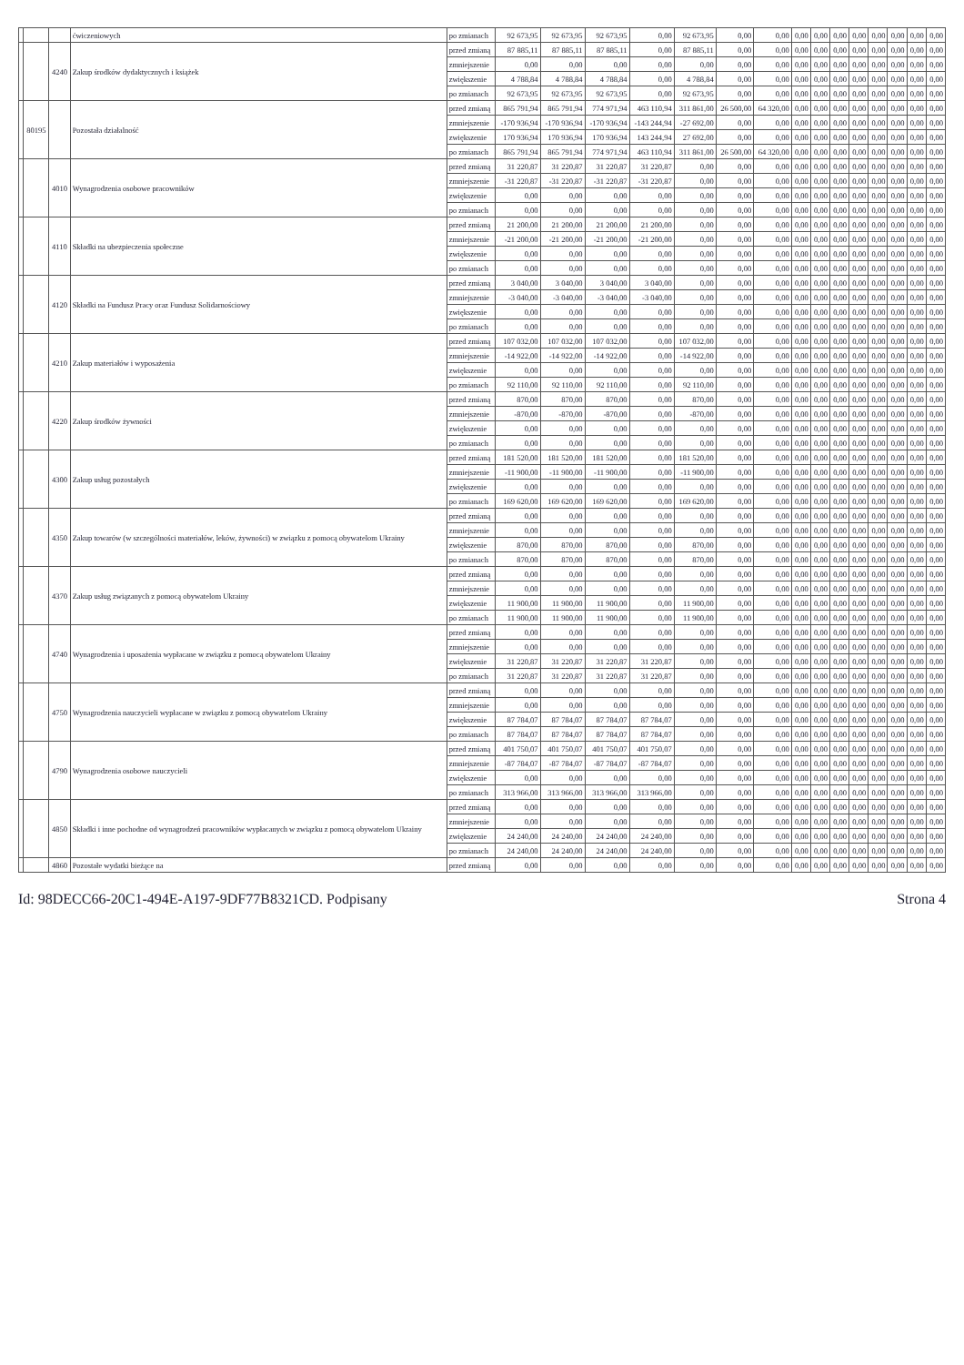| | | | ćwiczeniowych | po zmianach | 92 673,95 | 92 673,95 | 92 673,95 | 0,00 | 92 673,95 | 0,00 | 0,00 | 0,00 | 0,00 | 0,00 | 0,00 | 0,00 | 0,00 | 0,00 | 0,00 |
| | | 4240 | Zakup środków dydaktycznych i książek | przed zmianą | 87 885,11 | 87 885,11 | 87 885,11 | 0,00 | 87 885,11 | 0,00 | 0,00 | 0,00 | 0,00 | 0,00 | 0,00 | 0,00 | 0,00 | 0,00 | 0,00 |
| | | | | zmniejszenie | 0,00 | 0,00 | 0,00 | 0,00 | 0,00 | 0,00 | 0,00 | 0,00 | 0,00 | 0,00 | 0,00 | 0,00 | 0,00 | 0,00 | 0,00 |
| | | | | zwiększenie | 4 788,84 | 4 788,84 | 4 788,84 | 0,00 | 4 788,84 | 0,00 | 0,00 | 0,00 | 0,00 | 0,00 | 0,00 | 0,00 | 0,00 | 0,00 | 0,00 |
| | | | | po zmianach | 92 673,95 | 92 673,95 | 92 673,95 | 0,00 | 92 673,95 | 0,00 | 0,00 | 0,00 | 0,00 | 0,00 | 0,00 | 0,00 | 0,00 | 0,00 | 0,00 |
| | 80195 | | Pozostała działalność | przed zmianą | 865 791,94 | 865 791,94 | 774 971,94 | 463 110,94 | 311 861,00 | 26 500,00 | 64 320,00 | 0,00 | 0,00 | 0,00 | 0,00 | 0,00 | 0,00 | 0,00 | 0,00 |
| | | | | zmniejszenie | -170 936,94 | -170 936,94 | -170 936,94 | -143 244,94 | -27 692,00 | 0,00 | 0,00 | 0,00 | 0,00 | 0,00 | 0,00 | 0,00 | 0,00 | 0,00 | 0,00 |
| | | | | zwiększenie | 170 936,94 | 170 936,94 | 170 936,94 | 143 244,94 | 27 692,00 | 0,00 | 0,00 | 0,00 | 0,00 | 0,00 | 0,00 | 0,00 | 0,00 | 0,00 | 0,00 |
| | | | | po zmianach | 865 791,94 | 865 791,94 | 774 971,94 | 463 110,94 | 311 861,00 | 26 500,00 | 64 320,00 | 0,00 | 0,00 | 0,00 | 0,00 | 0,00 | 0,00 | 0,00 | 0,00 |
| | | 4010 | Wynagrodzenia osobowe pracowników | przed zmianą | 31 220,87 | 31 220,87 | 31 220,87 | 31 220,87 | 0,00 | 0,00 | 0,00 | 0,00 | 0,00 | 0,00 | 0,00 | 0,00 | 0,00 | 0,00 | 0,00 |
| | | | | zmniejszenie | -31 220,87 | -31 220,87 | -31 220,87 | -31 220,87 | 0,00 | 0,00 | 0,00 | 0,00 | 0,00 | 0,00 | 0,00 | 0,00 | 0,00 | 0,00 | 0,00 |
| | | | | zwiększenie | 0,00 | 0,00 | 0,00 | 0,00 | 0,00 | 0,00 | 0,00 | 0,00 | 0,00 | 0,00 | 0,00 | 0,00 | 0,00 | 0,00 | 0,00 |
| | | | | po zmianach | 0,00 | 0,00 | 0,00 | 0,00 | 0,00 | 0,00 | 0,00 | 0,00 | 0,00 | 0,00 | 0,00 | 0,00 | 0,00 | 0,00 | 0,00 |
| | | 4110 | Składki na ubezpieczenia społeczne | przed zmianą | 21 200,00 | 21 200,00 | 21 200,00 | 21 200,00 | 0,00 | 0,00 | 0,00 | 0,00 | 0,00 | 0,00 | 0,00 | 0,00 | 0,00 | 0,00 | 0,00 |
| | | | | zmniejszenie | -21 200,00 | -21 200,00 | -21 200,00 | -21 200,00 | 0,00 | 0,00 | 0,00 | 0,00 | 0,00 | 0,00 | 0,00 | 0,00 | 0,00 | 0,00 | 0,00 |
| | | | | zwiększenie | 0,00 | 0,00 | 0,00 | 0,00 | 0,00 | 0,00 | 0,00 | 0,00 | 0,00 | 0,00 | 0,00 | 0,00 | 0,00 | 0,00 | 0,00 |
| | | | | po zmianach | 0,00 | 0,00 | 0,00 | 0,00 | 0,00 | 0,00 | 0,00 | 0,00 | 0,00 | 0,00 | 0,00 | 0,00 | 0,00 | 0,00 | 0,00 |
| | | 4120 | Składki na Fundusz Pracy oraz Fundusz Solidarnościowy | przed zmianą | 3 040,00 | 3 040,00 | 3 040,00 | 3 040,00 | 0,00 | 0,00 | 0,00 | 0,00 | 0,00 | 0,00 | 0,00 | 0,00 | 0,00 | 0,00 | 0,00 |
| | | | | zmniejszenie | -3 040,00 | -3 040,00 | -3 040,00 | -3 040,00 | 0,00 | 0,00 | 0,00 | 0,00 | 0,00 | 0,00 | 0,00 | 0,00 | 0,00 | 0,00 | 0,00 |
| | | | | zwiększenie | 0,00 | 0,00 | 0,00 | 0,00 | 0,00 | 0,00 | 0,00 | 0,00 | 0,00 | 0,00 | 0,00 | 0,00 | 0,00 | 0,00 | 0,00 |
| | | | | po zmianach | 0,00 | 0,00 | 0,00 | 0,00 | 0,00 | 0,00 | 0,00 | 0,00 | 0,00 | 0,00 | 0,00 | 0,00 | 0,00 | 0,00 | 0,00 |
| | | 4210 | Zakup materiałów i wyposażenia | przed zmianą | 107 032,00 | 107 032,00 | 107 032,00 | 0,00 | 107 032,00 | 0,00 | 0,00 | 0,00 | 0,00 | 0,00 | 0,00 | 0,00 | 0,00 | 0,00 | 0,00 |
| | | | | zmniejszenie | -14 922,00 | -14 922,00 | -14 922,00 | 0,00 | -14 922,00 | 0,00 | 0,00 | 0,00 | 0,00 | 0,00 | 0,00 | 0,00 | 0,00 | 0,00 | 0,00 |
| | | | | zwiększenie | 0,00 | 0,00 | 0,00 | 0,00 | 0,00 | 0,00 | 0,00 | 0,00 | 0,00 | 0,00 | 0,00 | 0,00 | 0,00 | 0,00 | 0,00 |
| | | | | po zmianach | 92 110,00 | 92 110,00 | 92 110,00 | 0,00 | 92 110,00 | 0,00 | 0,00 | 0,00 | 0,00 | 0,00 | 0,00 | 0,00 | 0,00 | 0,00 | 0,00 |
| | | 4220 | Zakup środków żywności | przed zmianą | 870,00 | 870,00 | 870,00 | 0,00 | 870,00 | 0,00 | 0,00 | 0,00 | 0,00 | 0,00 | 0,00 | 0,00 | 0,00 | 0,00 | 0,00 |
| | | | | zmniejszenie | -870,00 | -870,00 | -870,00 | 0,00 | -870,00 | 0,00 | 0,00 | 0,00 | 0,00 | 0,00 | 0,00 | 0,00 | 0,00 | 0,00 | 0,00 |
| | | | | zwiększenie | 0,00 | 0,00 | 0,00 | 0,00 | 0,00 | 0,00 | 0,00 | 0,00 | 0,00 | 0,00 | 0,00 | 0,00 | 0,00 | 0,00 | 0,00 |
| | | | | po zmianach | 0,00 | 0,00 | 0,00 | 0,00 | 0,00 | 0,00 | 0,00 | 0,00 | 0,00 | 0,00 | 0,00 | 0,00 | 0,00 | 0,00 | 0,00 |
| | | 4300 | Zakup usług pozostałych | przed zmianą | 181 520,00 | 181 520,00 | 181 520,00 | 0,00 | 181 520,00 | 0,00 | 0,00 | 0,00 | 0,00 | 0,00 | 0,00 | 0,00 | 0,00 | 0,00 | 0,00 |
| | | | | zmniejszenie | -11 900,00 | -11 900,00 | -11 900,00 | 0,00 | -11 900,00 | 0,00 | 0,00 | 0,00 | 0,00 | 0,00 | 0,00 | 0,00 | 0,00 | 0,00 | 0,00 |
| | | | | zwiększenie | 0,00 | 0,00 | 0,00 | 0,00 | 0,00 | 0,00 | 0,00 | 0,00 | 0,00 | 0,00 | 0,00 | 0,00 | 0,00 | 0,00 | 0,00 |
| | | | | po zmianach | 169 620,00 | 169 620,00 | 169 620,00 | 0,00 | 169 620,00 | 0,00 | 0,00 | 0,00 | 0,00 | 0,00 | 0,00 | 0,00 | 0,00 | 0,00 | 0,00 |
| | | 4350 | Zakup towarów (w szczególności materiałów, leków, żywności) w związku z pomocą obywatelom Ukrainy | przed zmianą | 0,00 | 0,00 | 0,00 | 0,00 | 0,00 | 0,00 | 0,00 | 0,00 | 0,00 | 0,00 | 0,00 | 0,00 | 0,00 | 0,00 | 0,00 |
| | | | | zmniejszenie | 0,00 | 0,00 | 0,00 | 0,00 | 0,00 | 0,00 | 0,00 | 0,00 | 0,00 | 0,00 | 0,00 | 0,00 | 0,00 | 0,00 | 0,00 |
| | | | | zwiększenie | 870,00 | 870,00 | 870,00 | 0,00 | 870,00 | 0,00 | 0,00 | 0,00 | 0,00 | 0,00 | 0,00 | 0,00 | 0,00 | 0,00 | 0,00 |
| | | | | po zmianach | 870,00 | 870,00 | 870,00 | 0,00 | 870,00 | 0,00 | 0,00 | 0,00 | 0,00 | 0,00 | 0,00 | 0,00 | 0,00 | 0,00 | 0,00 |
| | | 4370 | Zakup usług związanych z pomocą obywatelom Ukrainy | przed zmianą | 0,00 | 0,00 | 0,00 | 0,00 | 0,00 | 0,00 | 0,00 | 0,00 | 0,00 | 0,00 | 0,00 | 0,00 | 0,00 | 0,00 | 0,00 |
| | | | | zmniejszenie | 0,00 | 0,00 | 0,00 | 0,00 | 0,00 | 0,00 | 0,00 | 0,00 | 0,00 | 0,00 | 0,00 | 0,00 | 0,00 | 0,00 | 0,00 |
| | | | | zwiększenie | 11 900,00 | 11 900,00 | 11 900,00 | 0,00 | 11 900,00 | 0,00 | 0,00 | 0,00 | 0,00 | 0,00 | 0,00 | 0,00 | 0,00 | 0,00 | 0,00 |
| | | | | po zmianach | 11 900,00 | 11 900,00 | 11 900,00 | 0,00 | 11 900,00 | 0,00 | 0,00 | 0,00 | 0,00 | 0,00 | 0,00 | 0,00 | 0,00 | 0,00 | 0,00 |
| | | 4740 | Wynagrodzenia i uposażenia wypłacane w związku z pomocą obywatelom Ukrainy | przed zmianą | 0,00 | 0,00 | 0,00 | 0,00 | 0,00 | 0,00 | 0,00 | 0,00 | 0,00 | 0,00 | 0,00 | 0,00 | 0,00 | 0,00 | 0,00 |
| | | | | zmniejszenie | 0,00 | 0,00 | 0,00 | 0,00 | 0,00 | 0,00 | 0,00 | 0,00 | 0,00 | 0,00 | 0,00 | 0,00 | 0,00 | 0,00 | 0,00 |
| | | | | zwiększenie | 31 220,87 | 31 220,87 | 31 220,87 | 31 220,87 | 0,00 | 0,00 | 0,00 | 0,00 | 0,00 | 0,00 | 0,00 | 0,00 | 0,00 | 0,00 | 0,00 |
| | | | | po zmianach | 31 220,87 | 31 220,87 | 31 220,87 | 31 220,87 | 0,00 | 0,00 | 0,00 | 0,00 | 0,00 | 0,00 | 0,00 | 0,00 | 0,00 | 0,00 | 0,00 |
| | | 4750 | Wynagrodzenia nauczycieli wypłacane w związku z pomocą obywatelom Ukrainy | przed zmianą | 0,00 | 0,00 | 0,00 | 0,00 | 0,00 | 0,00 | 0,00 | 0,00 | 0,00 | 0,00 | 0,00 | 0,00 | 0,00 | 0,00 | 0,00 |
| | | | | zmniejszenie | 0,00 | 0,00 | 0,00 | 0,00 | 0,00 | 0,00 | 0,00 | 0,00 | 0,00 | 0,00 | 0,00 | 0,00 | 0,00 | 0,00 | 0,00 |
| | | | | zwiększenie | 87 784,07 | 87 784,07 | 87 784,07 | 87 784,07 | 0,00 | 0,00 | 0,00 | 0,00 | 0,00 | 0,00 | 0,00 | 0,00 | 0,00 | 0,00 | 0,00 |
| | | | | po zmianach | 87 784,07 | 87 784,07 | 87 784,07 | 87 784,07 | 0,00 | 0,00 | 0,00 | 0,00 | 0,00 | 0,00 | 0,00 | 0,00 | 0,00 | 0,00 | 0,00 |
| | | 4790 | Wynagrodzenia osobowe nauczycieli | przed zmianą | 401 750,07 | 401 750,07 | 401 750,07 | 401 750,07 | 0,00 | 0,00 | 0,00 | 0,00 | 0,00 | 0,00 | 0,00 | 0,00 | 0,00 | 0,00 | 0,00 |
| | | | | zmniejszenie | -87 784,07 | -87 784,07 | -87 784,07 | -87 784,07 | 0,00 | 0,00 | 0,00 | 0,00 | 0,00 | 0,00 | 0,00 | 0,00 | 0,00 | 0,00 | 0,00 |
| | | | | zwiększenie | 0,00 | 0,00 | 0,00 | 0,00 | 0,00 | 0,00 | 0,00 | 0,00 | 0,00 | 0,00 | 0,00 | 0,00 | 0,00 | 0,00 | 0,00 |
| | | | | po zmianach | 313 966,00 | 313 966,00 | 313 966,00 | 313 966,00 | 0,00 | 0,00 | 0,00 | 0,00 | 0,00 | 0,00 | 0,00 | 0,00 | 0,00 | 0,00 | 0,00 |
| | | 4850 | Składki i inne pochodne od wynagrodzeń pracowników wypłacanych w związku z pomocą obywatelom Ukrainy | przed zmianą | 0,00 | 0,00 | 0,00 | 0,00 | 0,00 | 0,00 | 0,00 | 0,00 | 0,00 | 0,00 | 0,00 | 0,00 | 0,00 | 0,00 | 0,00 |
| | | | | zmniejszenie | 0,00 | 0,00 | 0,00 | 0,00 | 0,00 | 0,00 | 0,00 | 0,00 | 0,00 | 0,00 | 0,00 | 0,00 | 0,00 | 0,00 | 0,00 |
| | | | | zwiększenie | 24 240,00 | 24 240,00 | 24 240,00 | 24 240,00 | 0,00 | 0,00 | 0,00 | 0,00 | 0,00 | 0,00 | 0,00 | 0,00 | 0,00 | 0,00 | 0,00 |
| | | | | po zmianach | 24 240,00 | 24 240,00 | 24 240,00 | 24 240,00 | 0,00 | 0,00 | 0,00 | 0,00 | 0,00 | 0,00 | 0,00 | 0,00 | 0,00 | 0,00 | 0,00 |
| | | 4860 | Pozostałe wydatki bieżące na | przed zmianą | 0,00 | 0,00 | 0,00 | 0,00 | 0,00 | 0,00 | 0,00 | 0,00 | 0,00 | 0,00 | 0,00 | 0,00 | 0,00 | 0,00 | 0,00 |
Id: 98DECC66-20C1-494E-A197-9DF77B8321CD. Podpisany Strona 4